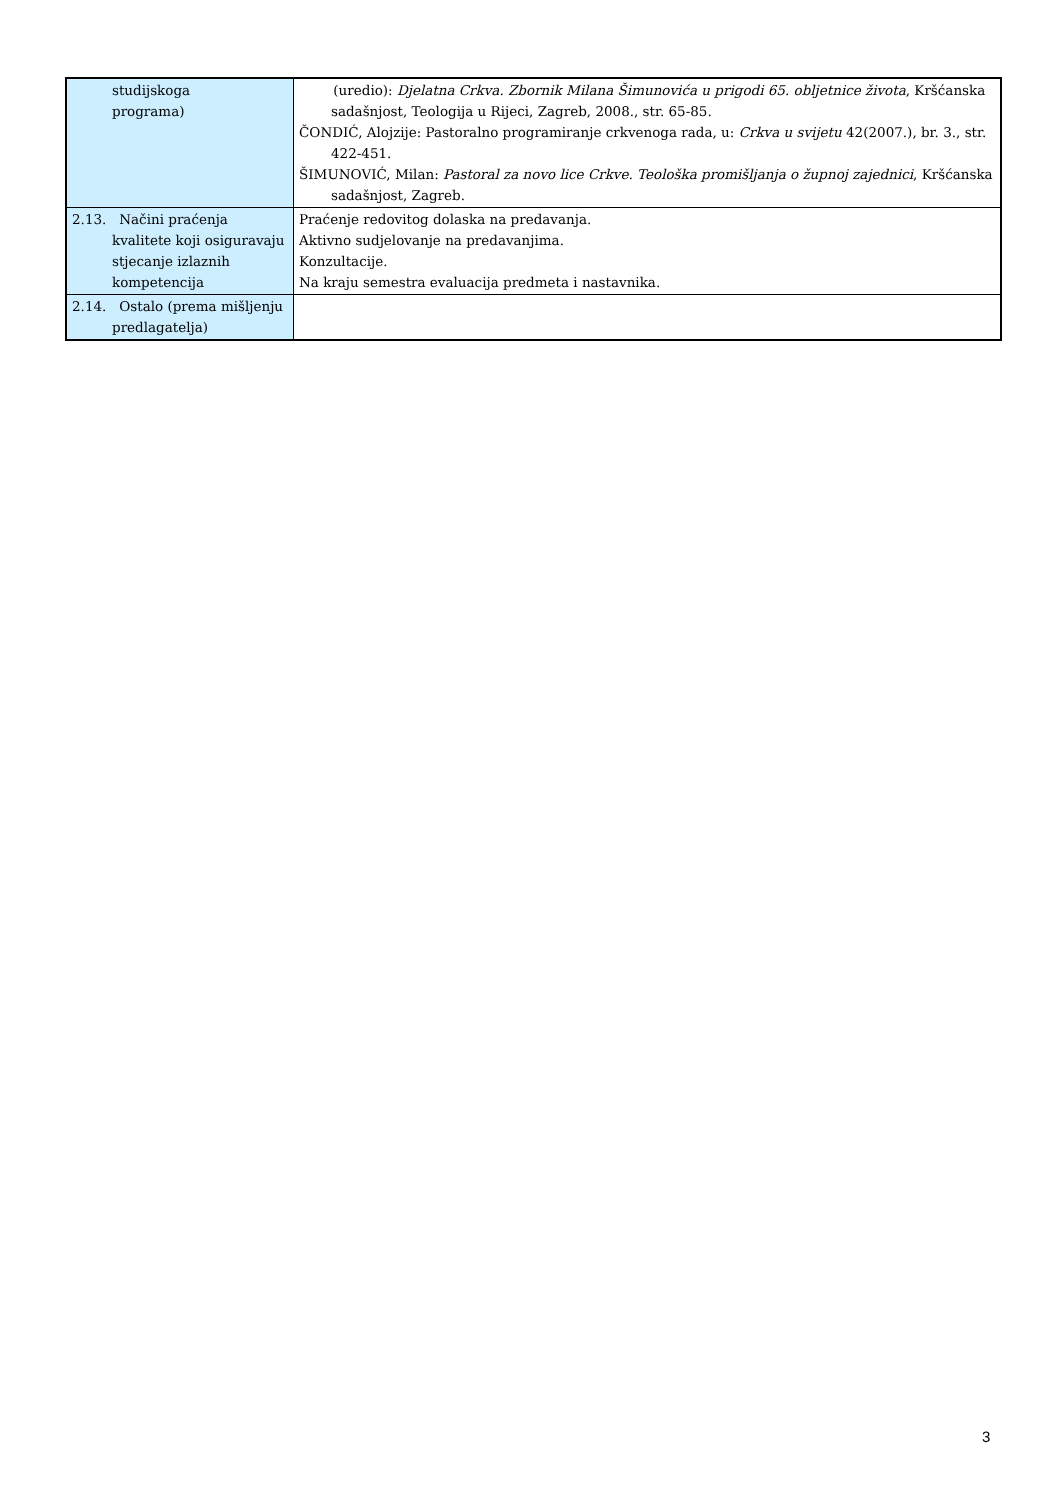| studijskoga programa) | (uredio): Djelatna Crkva. Zbornik Milana Šimunovića u prigodi 65. obljetnice života , Kršćanska sadašnjost, Teologija u Rijeci, Zagreb, 2008., str. 65-85. ČONDIĆ, Alojzije: Pastoralno programiranje crkvenoga rada, u: Crkva u svijetu 42(2007.), br. 3., str. 422-451. ŠIMUNOVIĆ, Milan: Pastoral za novo lice Crkve. Teološka promišljanja o župnoj zajednici , Kršćanska sadašnjost, Zagreb. |
| 2.13. Načini praćenja kvalitete koji osiguravaju stjecanje izlaznih kompetencija | Praćenje redovitog dolaska na predavanja. Aktivno sudjelovanje na predavanjima. Konzultacije. Na kraju semestra evaluacija predmeta i nastavnika. |
| 2.14. Ostalo (prema mišljenju predlagatelja) | |
3